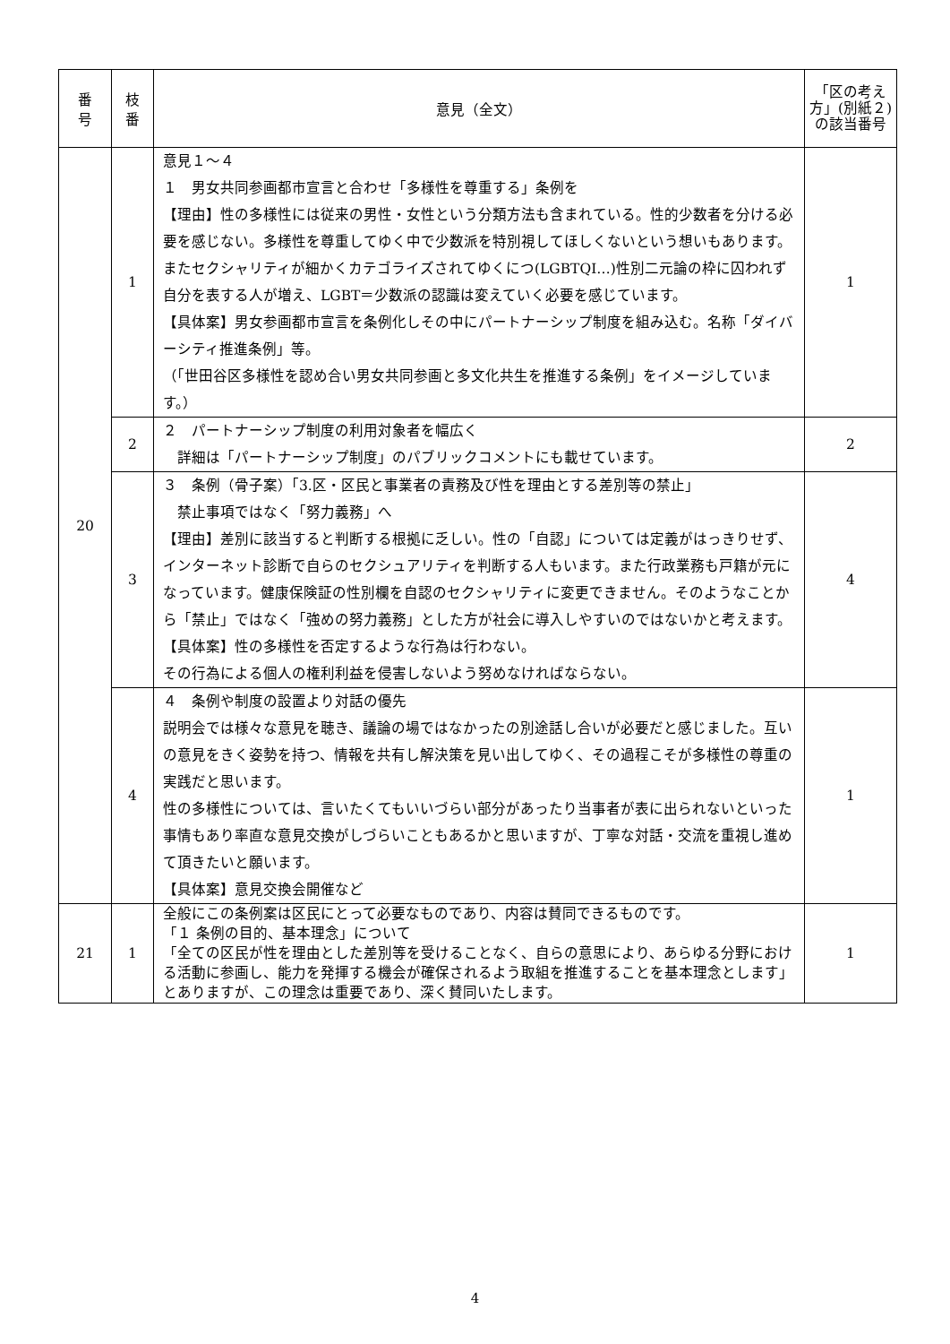| 番 号 | 枝 番 | 意見（全文） | 「区の考え方」(別紙２)の該当番号 |
| --- | --- | --- | --- |
| 20 | 1 | 意見１～４ １ 男女共同参画都市宣言と合わせ「多様性を尊重する」条例を 【理由】性の多様性には従来の男性・女性という分類方法も含まれている。性的少数者を分ける必要を感じない。多様性を尊重してゆく中で少数派を特別視してほしくないという想いもあります。 またセクシャリティが細かくカテゴライズされてゆくにつ(LGBTQI…)性別二元論の枠に囚われず自分を表する人が増え、LGBT＝少数派の認識は変えていく必要を感じています。 【具体案】男女参画都市宣言を条例化しその中にパートナーシップ制度を組み込む。名称「ダイバーシティ推進条例」等。 （「世田谷区多様性を認め合い男女共同参画と多文化共生を推進する条例」をイメージしています。） | 1 |
| | 2 | ２ パートナーシップ制度の利用対象者を幅広く 詳細は「パートナーシップ制度」のパブリックコメントにも載せています。 | 2 |
| | 3 | ３ 条例（骨子案）「3.区・区民と事業者の責務及び性を理由とする差別等の禁止」 禁止事項ではなく「努力義務」へ 【理由】差別に該当すると判断する根拠に乏しい。性の「自認」については定義がはっきりせず、インターネット診断で自らのセクシュアリティを判断する人もいます。また行政業務も戸籍が元になっています。健康保険証の性別欄を自認のセクシャリティに変更できません。そのようなことから「禁止」ではなく「強めの努力義務」とした方が社会に導入しやすいのではないかと考えます。 【具体案】性の多様性を否定するような行為は行わない。 その行為による個人の権利利益を侵害しないよう努めなければならない。 | 4 |
| | 4 | ４ 条例や制度の設置より対話の優先 説明会では様々な意見を聴き、議論の場ではなかったの別途話し合いが必要だと感じました。互いの意見をきく姿勢を持つ、情報を共有し解決策を見い出してゆく、その過程こそが多様性の尊重の実践だと思います。 性の多様性については、言いたくてもいいづらい部分があったり当事者が表に出られないといった事情もあり率直な意見交換がしづらいこともあるかと思いますが、丁寧な対話・交流を重視し進めて頂きたいと願います。 【具体案】意見交換会開催など | 1 |
| 21 | 1 | 全般にこの条例案は区民にとって必要なものであり、内容は賛同できるものです。 「１ 条例の目的、基本理念」について 「全ての区民が性を理由とした差別等を受けることなく、自らの意思により、あらゆる分野における活動に参画し、能力を発揮する機会が確保されるよう取組を推進することを基本理念とします」とありますが、この理念は重要であり、深く賛同いたします。 | 1 |
4